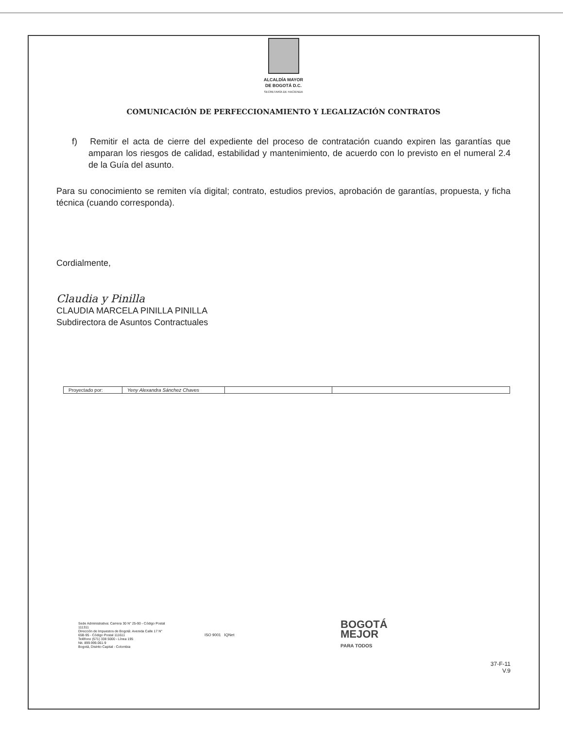ALCALDÍA MAYOR
DE BOGOTÁ D.C.
SECRETARÍA DE HACIENDA
COMUNICACIÓN DE PERFECCIONAMIENTO Y LEGALIZACIÓN CONTRATOS
f) Remitir el acta de cierre del expediente del proceso de contratación cuando expiren las garantías que amparan los riesgos de calidad, estabilidad y mantenimiento, de acuerdo con lo previsto en el numeral 2.4 de la Guía del asunto.
Para su conocimiento se remiten vía digital; contrato, estudios previos, aprobación de garantías, propuesta, y ficha técnica (cuando corresponda).
Cordialmente,
Claudia y Pinilla
CLAUDIA MARCELA PINILLA PINILLA
Subdirectora de Asuntos Contractuales
| Proyectado por: | Yeny Alexandra Sánchez Chaves | | |
Sede Administrativa: Carrera 30 N° 25-90 - Código Postal 111311
Dirección de Impuestos de Bogotá: Avenida Calle 17 N° 65B-95 - Código Postal 111611
Teléfono (571) 338 5000 - Línea 195
Nit. 899.999.061-9
Bogotá, Distrito Capital - Colombia
ISO 9001 IQNet
BOGOTÁ
MEJOR
PARA TODOS
37-F-11
V.9